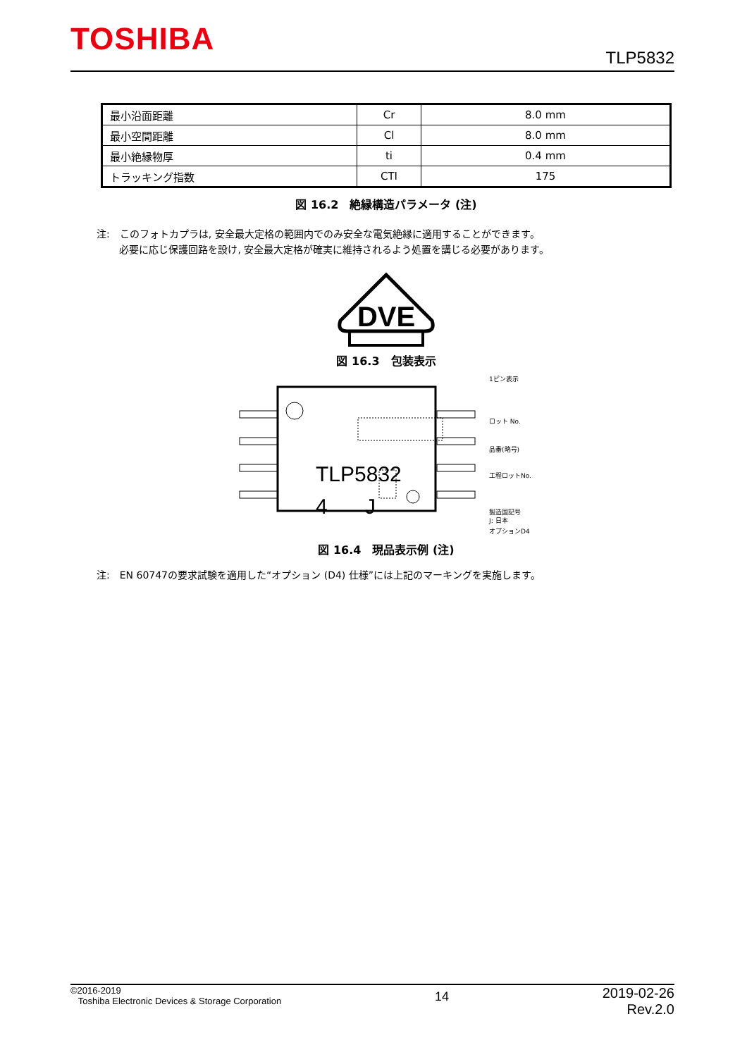TOSHIBA
TLP5832
| 最小沿面距離 | Cr | 8.0 mm |
| 最小空間距離 | Cl | 8.0 mm |
| 最小絶縁物厚 | ti | 0.4 mm |
| トラッキング指数 | CTI | 175 |
図 16.2　絶縁構造パラメータ (注)
注:　このフォトカプラは, 安全最大定格の範囲内でのみ安全な電気絶縁に適用することができます。
　　 必要に応じ保護回路を設け, 安全最大定格が確実に維持されるよう処置を講じる必要があります。
DVE
図 16.3　包装表示
TLP5832
4
J
1ピン表示
ロット No.
品番(略号)
工程ロットNo.
製造国記号
J: 日本
オプションD4
図 16.4　現品表示例 (注)
注:　EN 60747の要求試験を適用した“オプション (D4) 仕様”には上記のマーキングを実施します。
©2016-2019
Toshiba Electronic Devices & Storage Corporation
14
2019-02-26
Rev.2.0